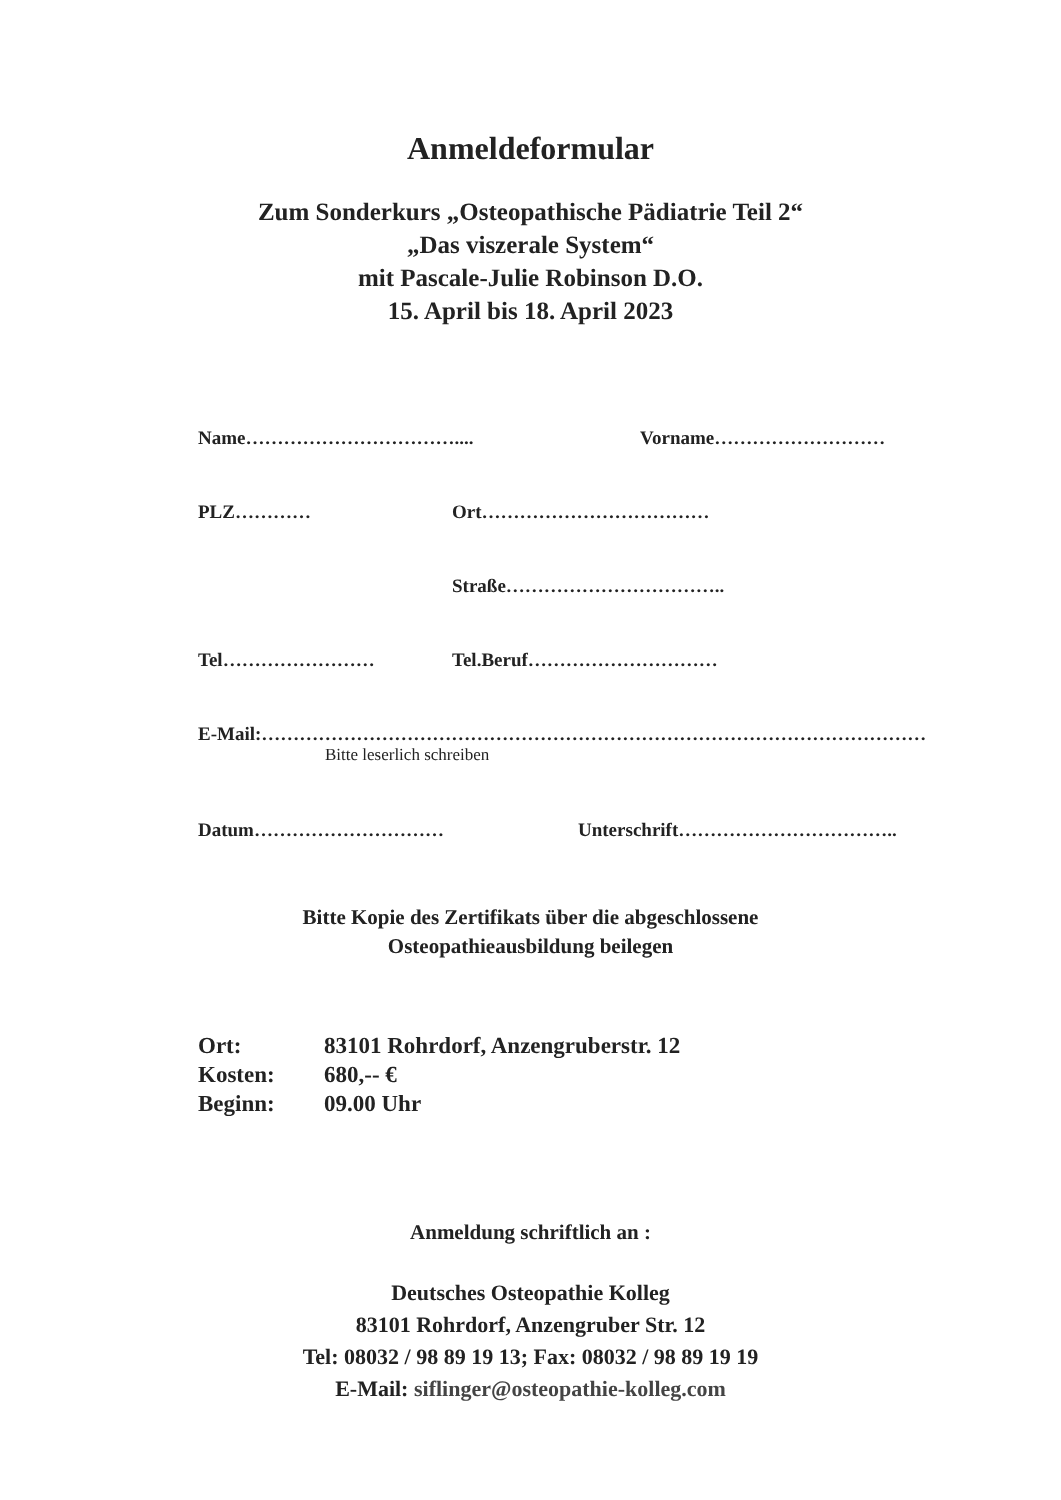Anmeldeformular
Zum Sonderkurs „Osteopathische Pädiatrie Teil 2“
„Das viszerale System“
mit Pascale-Julie Robinson D.O.
15. April bis 18. April 2023
Name…………………………….... Vorname………………………
PLZ………… Ort………………………………
Straße……………………………..
Tel…………………… Tel.Beruf…………………………
E-Mail:……………………………………………………………………………………………
Bitte leserlich schreiben
Datum………………………… Unterschrift……………………………..
Bitte Kopie des Zertifikats über die abgeschlossene
Osteopathieausbildung beilegen
Ort: 83101 Rohrdorf, Anzengruberstr. 12
Kosten: 680,-- €
Beginn: 09.00 Uhr
Anmeldung schriftlich an :
Deutsches Osteopathie Kolleg
83101 Rohrdorf, Anzengruber Str. 12
Tel: 08032 / 98 89 19 13; Fax: 08032 / 98 89 19 19
E-Mail: siflinger@osteopathie-kolleg.com